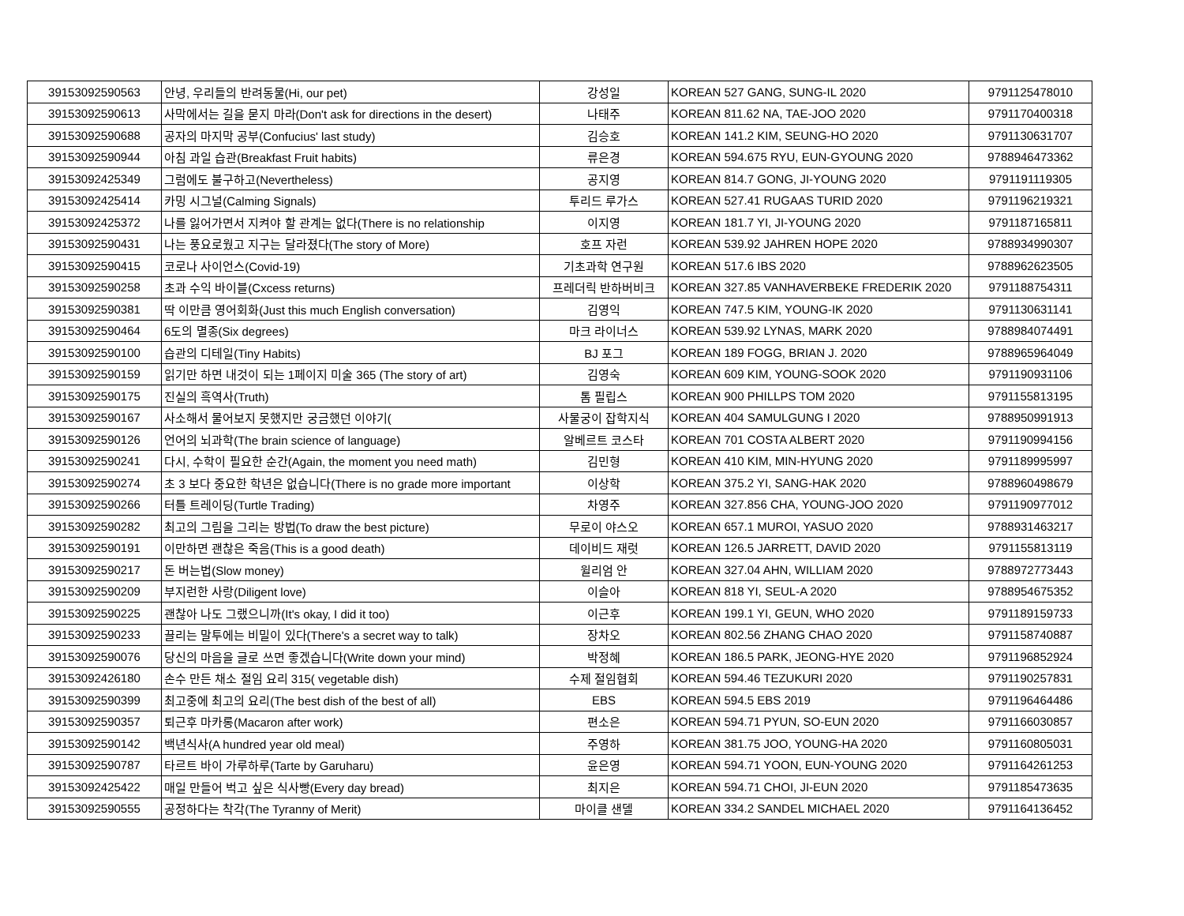| 39153092590563 | 안녕, 우리들의 반려동물(Hi, our pet) | 강성일 | KOREAN 527 GANG, SUNG-IL 2020 | 9791125478010 |
| 39153092590613 | 사막에서는 길을 묻지 마라(Don't ask for directions in the desert) | 나태주 | KOREAN 811.62 NA, TAE-JOO 2020 | 9791170400318 |
| 39153092590688 | 공자의 마지막 공부(Confucius' last study) | 김승호 | KOREAN 141.2 KIM, SEUNG-HO 2020 | 9791130631707 |
| 39153092590944 | 아침 과일 습관(Breakfast Fruit habits) | 류은경 | KOREAN 594.675 RYU, EUN-GYOUNG 2020 | 9788946473362 |
| 39153092425349 | 그럼에도 불구하고(Nevertheless) | 공지영 | KOREAN 814.7 GONG, JI-YOUNG 2020 | 9791191119305 |
| 39153092425414 | 카밍 시그널(Calming Signals) | 투리드 루가스 | KOREAN 527.41 RUGAAS TURID 2020 | 9791196219321 |
| 39153092425372 | 나를 잃어가면서 지켜야 할 관계는 없다(There is no relationship | 이지영 | KOREAN 181.7 YI, JI-YOUNG 2020 | 9791187165811 |
| 39153092590431 | 나는 풍요로웠고 지구는 달라졌다(The story of More) | 호프 자런 | KOREAN 539.92 JAHREN HOPE 2020 | 9788934990307 |
| 39153092590415 | 코로나 사이언스(Covid-19) | 기초과학 연구원 | KOREAN 517.6 IBS 2020 | 9788962623505 |
| 39153092590258 | 초과 수익 바이블(Cxcess returns) | 프레더릭 반하버비크 | KOREAN 327.85 VANHAVERBEKE FREDERIK 2020 | 9791188754311 |
| 39153092590381 | 딱 이만큼 영어회화(Just this much English conversation) | 김영익 | KOREAN 747.5 KIM, YOUNG-IK 2020 | 9791130631141 |
| 39153092590464 | 6도의 멸종(Six degrees) | 마크 라이너스 | KOREAN 539.92 LYNAS, MARK 2020 | 9788984074491 |
| 39153092590100 | 습관의 디테일(Tiny Habits) | BJ 포그 | KOREAN 189 FOGG, BRIAN J. 2020 | 9788965964049 |
| 39153092590159 | 읽기만 하면 내것이 되는 1페이지 미술 365 (The story of art) | 김영숙 | KOREAN 609 KIM, YOUNG-SOOK 2020 | 9791190931106 |
| 39153092590175 | 진실의 흑역사(Truth) | 톰 필립스 | KOREAN 900 PHILLPS TOM 2020 | 9791155813195 |
| 39153092590167 | 사소해서 물어보지 못했지만 궁금했던 이야기( | 사물궁이 잡학지식 | KOREAN 404 SAMULGUNG I 2020 | 9788950991913 |
| 39153092590126 | 언어의 뇌과학(The brain science of language) | 알베르트 코스타 | KOREAN 701 COSTA ALBERT 2020 | 9791190994156 |
| 39153092590241 | 다시, 수학이 필요한 순간(Again, the moment you need math) | 김민형 | KOREAN 410 KIM, MIN-HYUNG 2020 | 9791189995997 |
| 39153092590274 | 초 3 보다 중요한 학년은 없습니다(There is no grade more important | 이상학 | KOREAN 375.2 YI, SANG-HAK 2020 | 9788960498679 |
| 39153092590266 | 터틀 트레이딩(Turtle Trading) | 차영주 | KOREAN 327.856 CHA, YOUNG-JOO 2020 | 9791190977012 |
| 39153092590282 | 최고의 그림을 그리는 방법(To draw the best picture) | 무로이 야스오 | KOREAN 657.1 MUROI, YASUO 2020 | 9788931463217 |
| 39153092590191 | 이만하면 괜찮은 죽음(This is a good death) | 데이비드 재럿 | KOREAN 126.5 JARRETT, DAVID 2020 | 9791155813119 |
| 39153092590217 | 돈 버는법(Slow money) | 윌리엄 안 | KOREAN 327.04 AHN, WILLIAM 2020 | 9788972773443 |
| 39153092590209 | 부지런한 사랑(Diligent love) | 이슬아 | KOREAN 818 YI, SEUL-A 2020 | 9788954675352 |
| 39153092590225 | 괜찮아 나도 그랬으니까(It's okay, I did it too) | 이근후 | KOREAN 199.1 YI, GEUN, WHO 2020 | 9791189159733 |
| 39153092590233 | 끌리는 말투에는 비밀이 있다(There's a secret way to talk) | 장차오 | KOREAN 802.56 ZHANG CHAO 2020 | 9791158740887 |
| 39153092590076 | 당신의 마음을 글로 쓰면 좋겠습니다(Write down your mind) | 박정혜 | KOREAN 186.5 PARK, JEONG-HYE 2020 | 9791196852924 |
| 39153092426180 | 손수 만든 채소 절임 요리 315( vegetable dish) | 수제 절임협회 | KOREAN 594.46 TEZUKURI 2020 | 9791190257831 |
| 39153092590399 | 최고중에 최고의 요리(The best dish of the best of all) | EBS | KOREAN 594.5 EBS 2019 | 9791196464486 |
| 39153092590357 | 퇴근후 마카롱(Macaron after work) | 편소은 | KOREAN 594.71 PYUN, SO-EUN 2020 | 9791166030857 |
| 39153092590142 | 백년식사(A hundred year old meal) | 주영하 | KOREAN 381.75 JOO, YOUNG-HA 2020 | 9791160805031 |
| 39153092590787 | 타르트 바이 가루하루(Tarte by Garuharu) | 윤은영 | KOREAN 594.71 YOON, EUN-YOUNG 2020 | 9791164261253 |
| 39153092425422 | 매일 만들어 벅고 싶은 식사빵(Every day bread) | 최지은 | KOREAN 594.71 CHOI, JI-EUN 2020 | 9791185473635 |
| 39153092590555 | 공정하다는 착각(The Tyranny of Merit) | 마이클 샌델 | KOREAN 334.2 SANDEL MICHAEL 2020 | 9791164136452 |